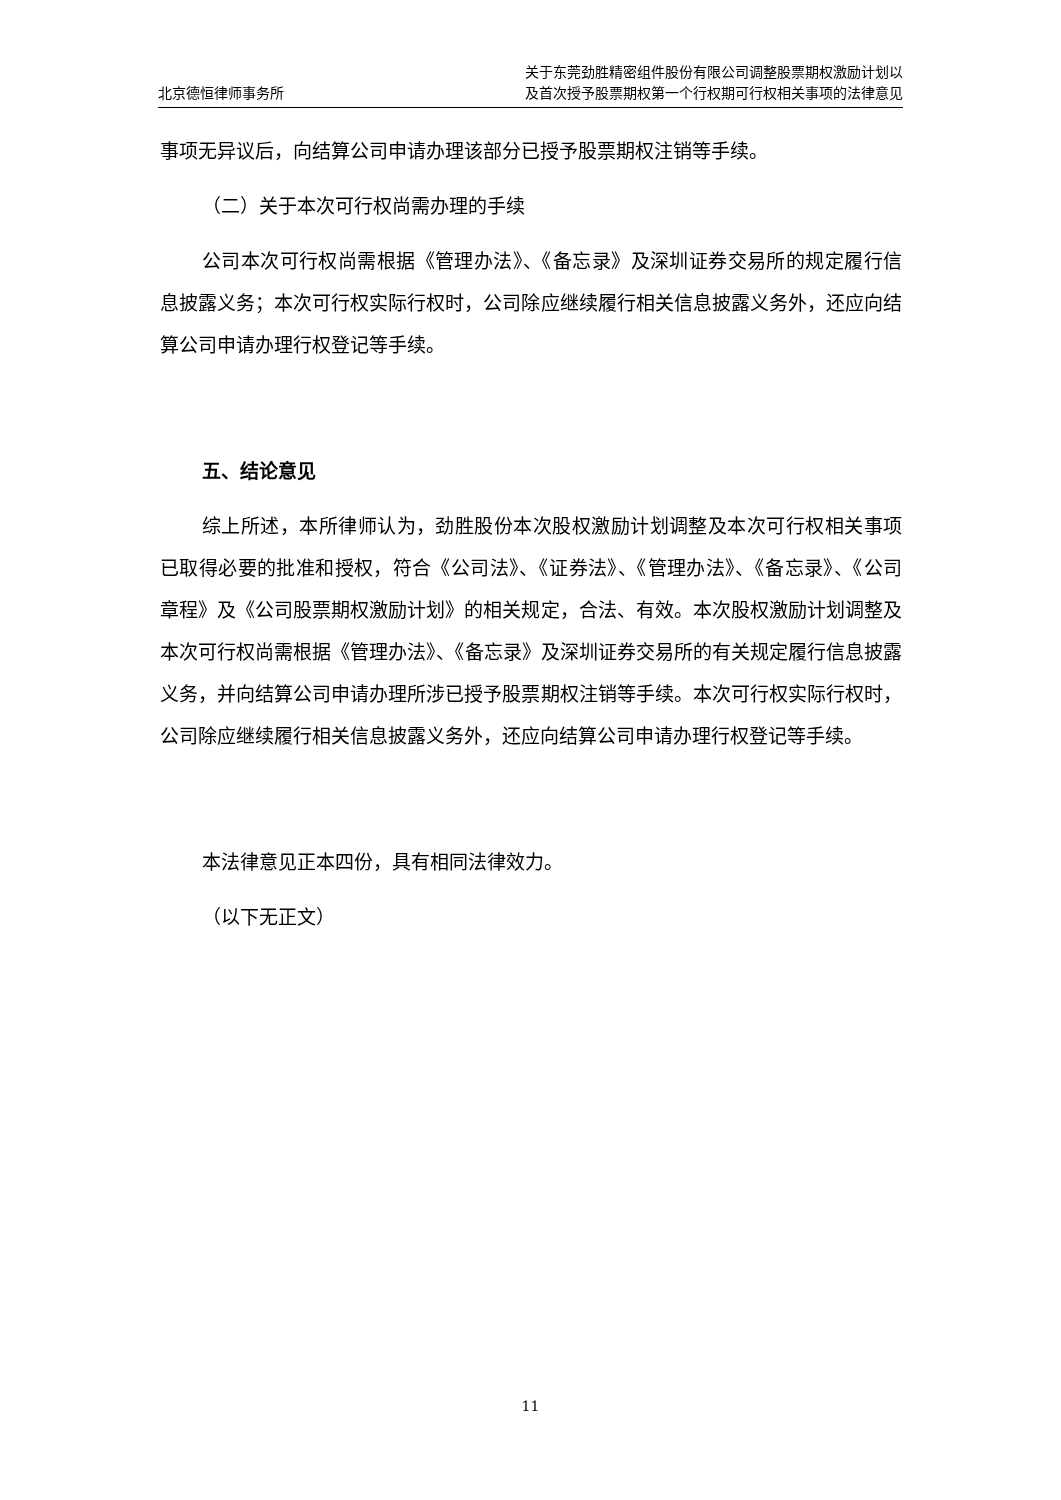北京德恒律师事务所
关于东莞劲胜精密组件股份有限公司调整股票期权激励计划以
及首次授予股票期权第一个行权期可行权相关事项的法律意见
事项无异议后，向结算公司申请办理该部分已授予股票期权注销等手续。
（二）关于本次可行权尚需办理的手续
公司本次可行权尚需根据《管理办法》、《备忘录》及深圳证券交易所的规定履行信息披露义务；本次可行权实际行权时，公司除应继续履行相关信息披露义务外，还应向结算公司申请办理行权登记等手续。
五、结论意见
综上所述，本所律师认为，劲胜股份本次股权激励计划调整及本次可行权相关事项已取得必要的批准和授权，符合《公司法》、《证券法》、《管理办法》、《备忘录》、《公司章程》及《公司股票期权激励计划》的相关规定，合法、有效。本次股权激励计划调整及本次可行权尚需根据《管理办法》、《备忘录》及深圳证券交易所的有关规定履行信息披露义务，并向结算公司申请办理所涉已授予股票期权注销等手续。本次可行权实际行权时，公司除应继续履行相关信息披露义务外，还应向结算公司申请办理行权登记等手续。
本法律意见正本四份，具有相同法律效力。
（以下无正文）
11